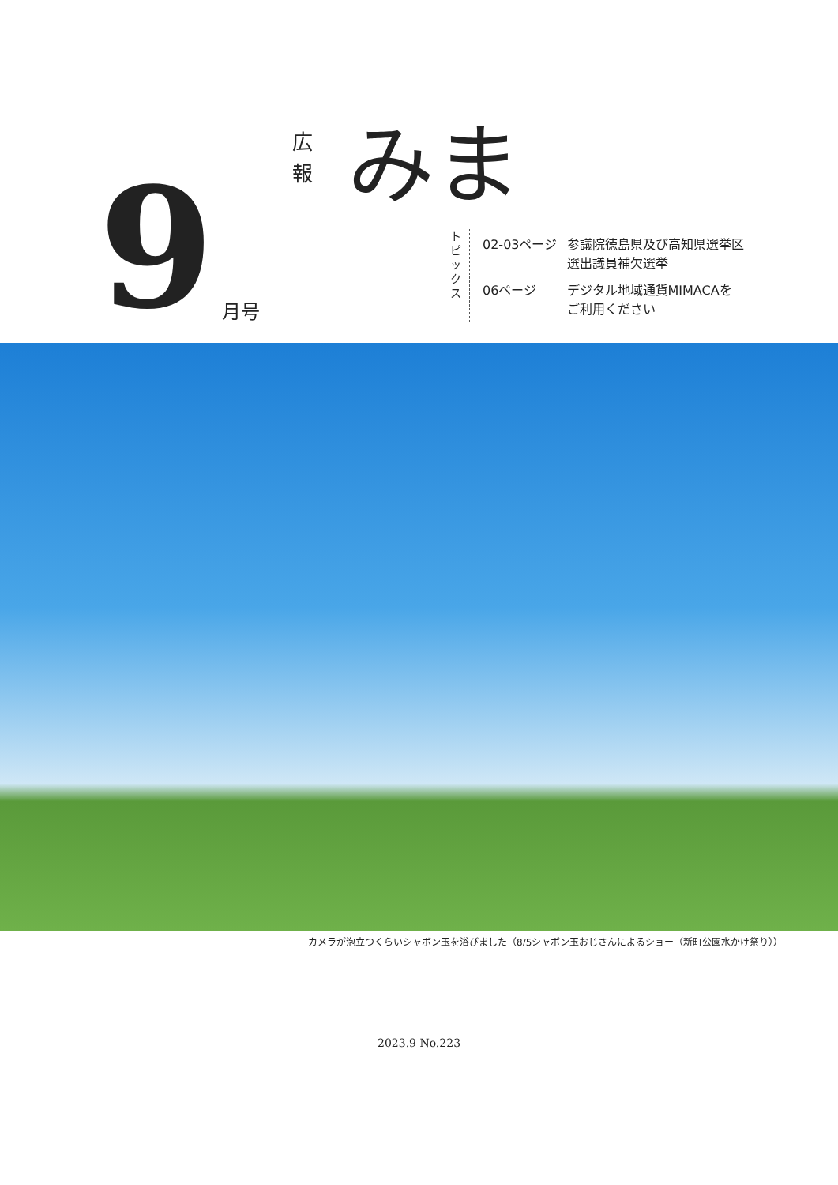広 報
みま
9
月号
トピックス
| 02-03ページ | 参議院徳島県及び高知県選挙区 選出議員補欠選挙 |
| 06ページ | デジタル地域通貨MIMACAを ご利用ください |
カメラが泡立つくらいシャボン玉を浴びました（8/5シャボン玉おじさんによるショー（新町公園水かけ祭り））
2023.9 No.223